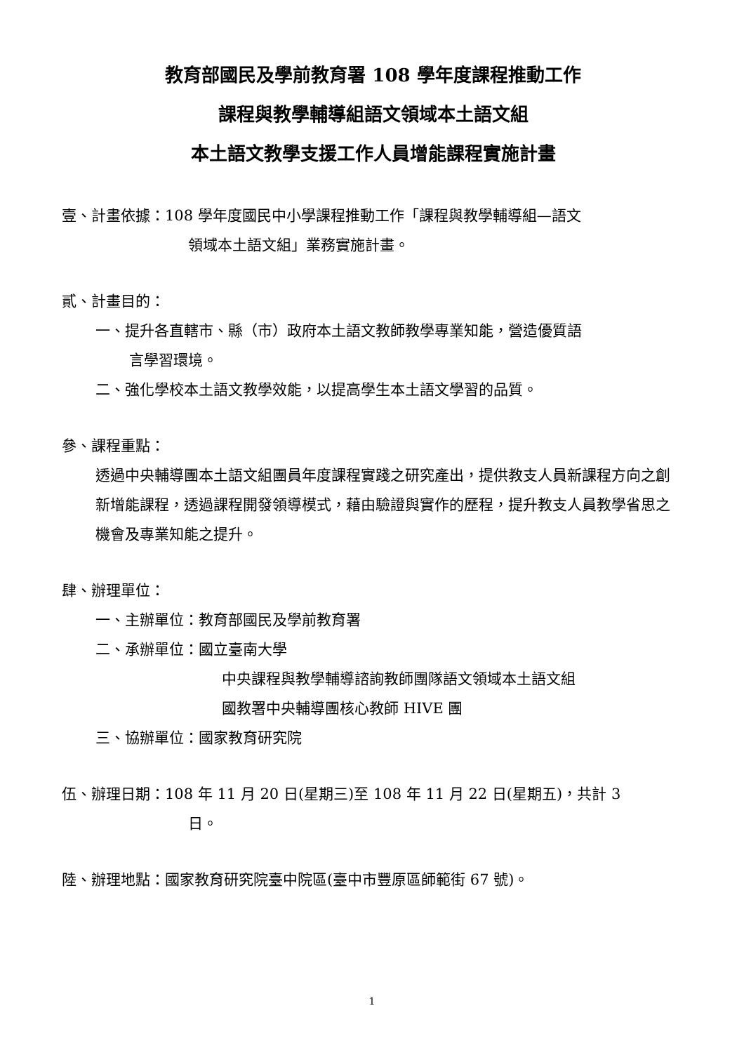教育部國民及學前教育署 108 學年度課程推動工作
課程與教學輔導組語文領域本土語文組
本土語文教學支援工作人員增能課程實施計畫
壹、計畫依據：108 學年度國民中小學課程推動工作「課程與教學輔導組—語文
領域本土語文組」業務實施計畫。
貳、計畫目的：
一、提升各直轄市、縣（市）政府本土語文教師教學專業知能，營造優質語
言學習環境。
二、強化學校本土語文教學效能，以提高學生本土語文學習的品質。
參、課程重點：
透過中央輔導團本土語文組團員年度課程實踐之研究產出，提供教支人員新課程方向之創新增能課程，透過課程開發領導模式，藉由驗證與實作的歷程，提升教支人員教學省思之機會及專業知能之提升。
肆、辦理單位：
一、主辦單位：教育部國民及學前教育署
二、承辦單位：國立臺南大學
中央課程與教學輔導諮詢教師團隊語文領域本土語文組
國教署中央輔導團核心教師 HIVE 團
三、協辦單位：國家教育研究院
伍、辦理日期：108 年 11 月 20 日(星期三)至 108 年 11 月 22 日(星期五)，共計 3
日。
陸、辦理地點：國家教育研究院臺中院區(臺中市豐原區師範街 67 號)。
1